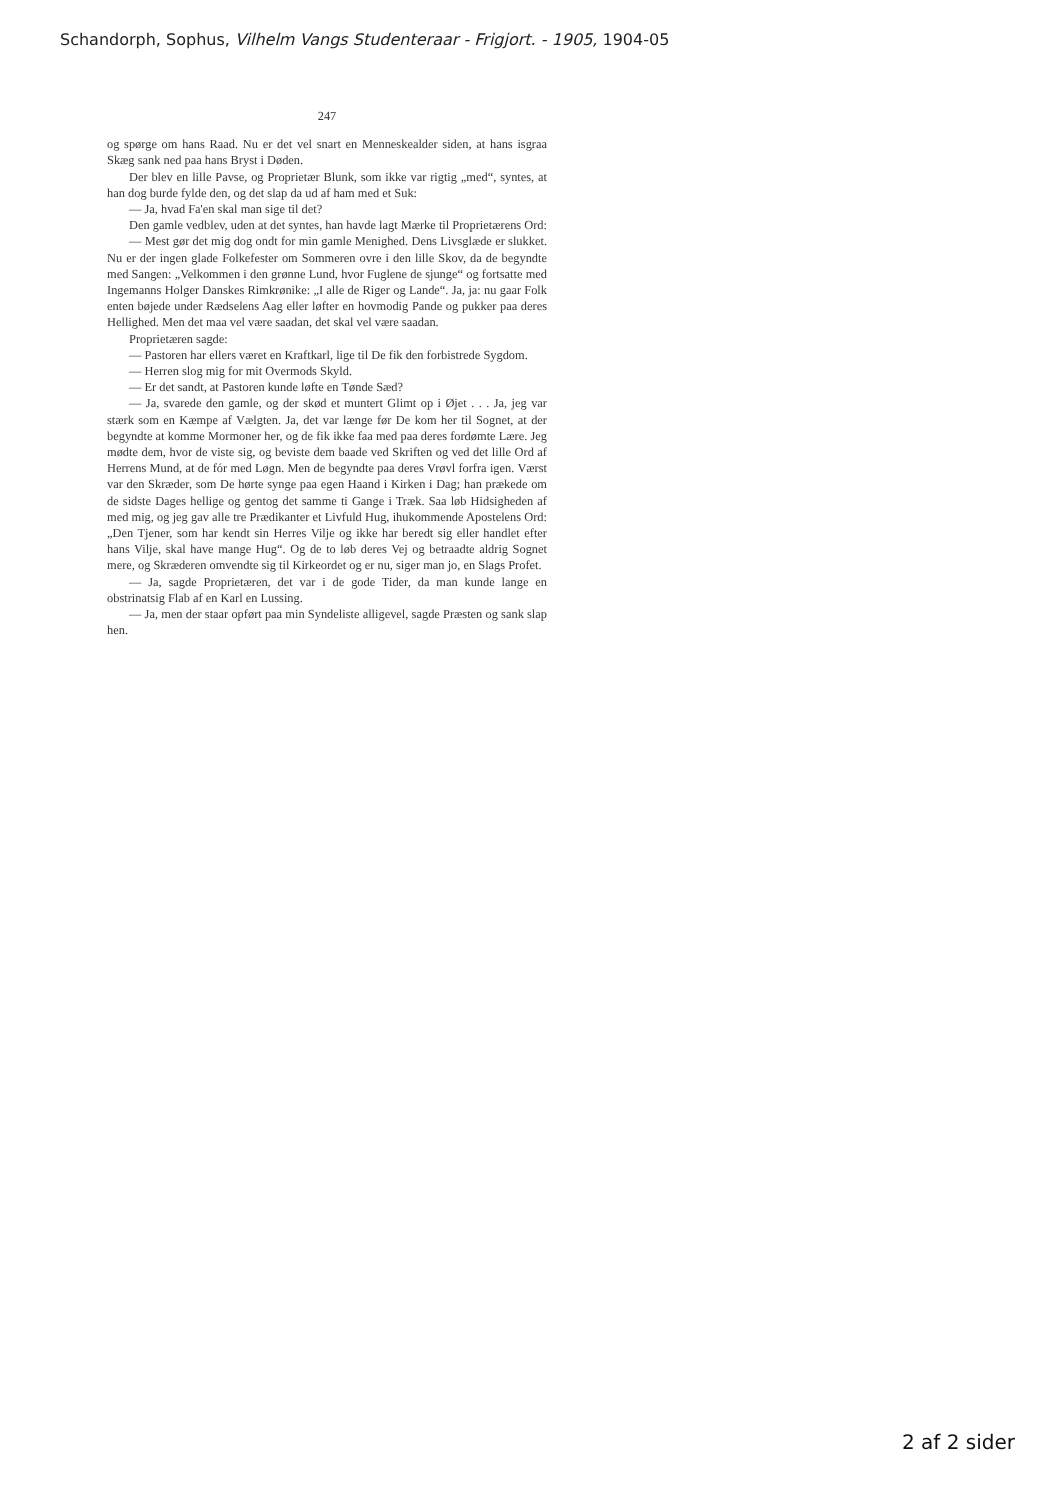Schandorph, Sophus, Vilhelm Vangs Studenteraar - Frigjort. - 1905, 1904-05
247
og spørge om hans Raad. Nu er det vel snart en Menneskealder siden, at hans isgraa Skæg sank ned paa hans Bryst i Døden.
Der blev en lille Pavse, og Proprietær Blunk, som ikke var rigtig „med“, syntes, at han dog burde fylde den, og det slap da ud af ham med et Suk:
— Ja, hvad Fa'en skal man sige til det?
Den gamle vedblev, uden at det syntes, han havde lagt Mærke til Proprietærens Ord:
— Mest gør det mig dog ondt for min gamle Menighed. Dens Livsglæde er slukket. Nu er der ingen glade Folkefester om Sommeren ovre i den lille Skov, da de begyndte med Sangen: „Velkommen i den grønne Lund, hvor Fuglene de sjunge“ og fortsatte med Ingemanns Holger Danskes Rimkrønike: „I alle de Riger og Lande“. Ja, ja: nu gaar Folk enten bøjede under Rædselens Aag eller løfter en hovmodig Pande og pukker paa deres Hellighed. Men det maa vel være saadan, det skal vel være saadan.
Proprietæren sagde:
— Pastoren har ellers været en Kraftkarl, lige til De fik den forbistrede Sygdom.
— Herren slog mig for mit Overmods Skyld.
— Er det sandt, at Pastoren kunde løfte en Tønde Sæd?
— Ja, svarede den gamle, og der skød et muntert Glimt op i Øjet . . . Ja, jeg var stærk som en Kæmpe af Vælgten. Ja, det var længe før De kom her til Sognet, at der begyndte at komme Mormoner her, og de fik ikke faa med paa deres fordømte Lære. Jeg mødte dem, hvor de viste sig, og beviste dem baade ved Skriften og ved det lille Ord af Herrens Mund, at de fór med Løgn. Men de begyndte paa deres Vrøvl forfra igen. Værst var den Skræder, som De hørte synge paa egen Haand i Kirken i Dag; han prækede om de sidste Dages hellige og gentog det samme ti Gange i Træk. Saa løb Hidsigheden af med mig, og jeg gav alle tre Prædikanter et Livfuld Hug, ihukommende Apostelens Ord: „Den Tjener, som har kendt sin Herres Vilje og ikke har beredt sig eller handlet efter hans Vilje, skal have mange Hug“. Og de to løb deres Vej og betraadte aldrig Sognet mere, og Skræderen omvendte sig til Kirkeordet og er nu, siger man jo, en Slags Profet.
— Ja, sagde Proprietæren, det var i de gode Tider, da man kunde lange en obstrinatsig Flab af en Karl en Lussing.
— Ja, men der staar opført paa min Syndeliste alligevel, sagde Præsten og sank slap hen.
2 af 2 sider